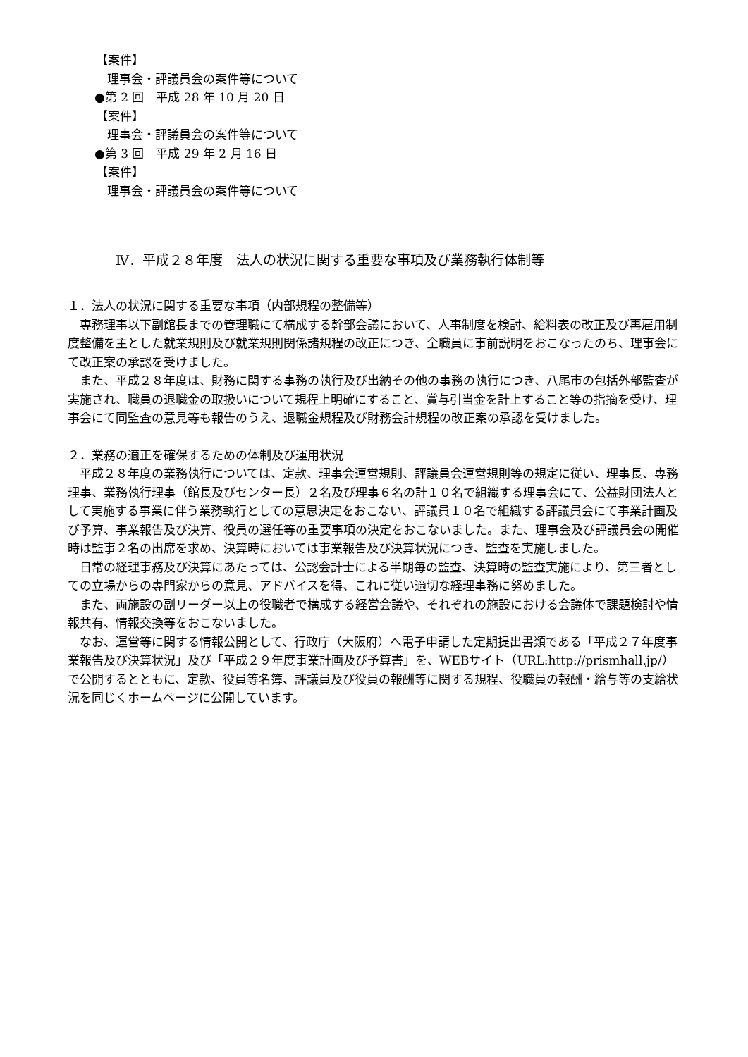【案件】
理事会・評議員会の案件等について
●第 2 回　平成 28 年 10 月 20 日
【案件】
理事会・評議員会の案件等について
●第 3 回　平成 29 年 2 月 16 日
【案件】
理事会・評議員会の案件等について
Ⅳ．平成２８年度　法人の状況に関する重要な事項及び業務執行体制等
１．法人の状況に関する重要な事項（内部規程の整備等）
専務理事以下副館長までの管理職にて構成する幹部会議において、人事制度を検討、給料表の改正及び再雇用制度整備を主とした就業規則及び就業規則関係諸規程の改正につき、全職員に事前説明をおこなったのち、理事会にて改正案の承認を受けました。
また、平成２８年度は、財務に関する事務の執行及び出納その他の事務の執行につき、八尾市の包括外部監査が実施され、職員の退職金の取扱いについて規程上明確にすること、賞与引当金を計上すること等の指摘を受け、理事会にて同監査の意見等も報告のうえ、退職金規程及び財務会計規程の改正案の承認を受けました。
２．業務の適正を確保するための体制及び運用状況
平成２８年度の業務執行については、定款、理事会運営規則、評議員会運営規則等の規定に従い、理事長、専務理事、業務執行理事（館長及びセンター長）２名及び理事６名の計１０名で組織する理事会にて、公益財団法人として実施する事業に伴う業務執行としての意思決定をおこない、評議員１０名で組織する評議員会にて事業計画及び予算、事業報告及び決算、役員の選任等の重要事項の決定をおこないました。また、理事会及び評議員会の開催時は監事２名の出席を求め、決算時においては事業報告及び決算状況につき、監査を実施しました。
日常の経理事務及び決算にあたっては、公認会計士による半期毎の監査、決算時の監査実施により、第三者としての立場からの専門家からの意見、アドバイスを得、これに従い適切な経理事務に努めました。
また、両施設の副リーダー以上の役職者で構成する経営会議や、それぞれの施設における会議体で課題検討や情報共有、情報交換等をおこないました。
なお、運営等に関する情報公開として、行政庁（大阪府）へ電子申請した定期提出書類である「平成２７年度事業報告及び決算状況」及び「平成２９年度事業計画及び予算書」を、WEBサイト（URL:http://prismhall.jp/）で公開するとともに、定款、役員等名簿、評議員及び役員の報酬等に関する規程、役職員の報酬・給与等の支給状況を同じくホームページに公開しています。